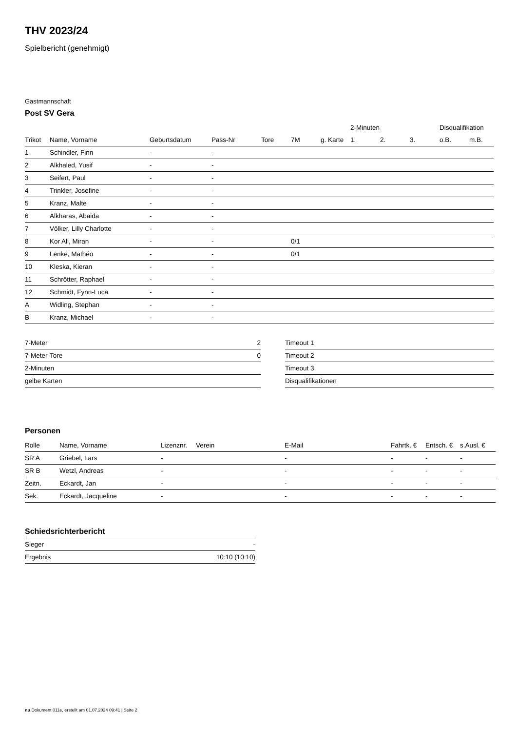THV 2023/24
Spielbericht (genehmigt)
Gastmannschaft
Post SV Gera
| | | | | | | | 2-Minuten | | | Disqualifikation | |
| --- | --- | --- | --- | --- | --- | --- | --- | --- | --- | --- | --- |
| Trikot | Name, Vorname | Geburtsdatum | Pass-Nr | Tore | 7M | g. Karte | 1. | 2. | 3. | o.B. | m.B. |
| 1 | Schindler, Finn | - | - | | | | | | | | |
| 2 | Alkhaled, Yusif | - | - | | | | | | | | |
| 3 | Seifert, Paul | - | - | | | | | | | | |
| 4 | Trinkler, Josefine | - | - | | | | | | | | |
| 5 | Kranz, Malte | - | - | | | | | | | | |
| 6 | Alkharas, Abaida | - | - | | | | | | | | |
| 7 | Völker, Lilly Charlotte | - | - | | | | | | | | |
| 8 | Kor Ali, Miran | - | - | | 0/1 | | | | | | |
| 9 | Lenke, Mathéo | - | - | | 0/1 | | | | | | |
| 10 | Kleska, Kieran | - | - | | | | | | | | |
| 11 | Schrötter, Raphael | - | - | | | | | | | | |
| 12 | Schmidt, Fynn-Luca | - | - | | | | | | | | |
| A | Widling, Stephan | - | - | | | | | | | | |
| B | Kranz, Michael | - | - | | | | | | | | |
| 7-Meter | 2 |
| 7-Meter-Tore | 0 |
| 2-Minuten | |
| gelbe Karten | |
| Timeout 1 |
| Timeout 2 |
| Timeout 3 |
| Disqualifikationen |
Personen
| Rolle | Name, Vorname | Lizenznr. | Verein | E-Mail | Fahrtk. € | Entsch. € | s.Ausl. € |
| --- | --- | --- | --- | --- | --- | --- | --- |
| SR A | Griebel, Lars | - | | - | - | - | - |
| SR B | Wetzl, Andreas | - | | - | - | - | - |
| Zeitn. | Eckardt, Jan | - | | - | - | - | - |
| Sek. | Eckardt, Jacqueline | - | | - | - | - | - |
Schiedsrichterbericht
| Sieger | - |
| Ergebnis | 10:10 (10:10) |
nu.Dokument 011e, erstellt am 01.07.2024 09:41 | Seite 2